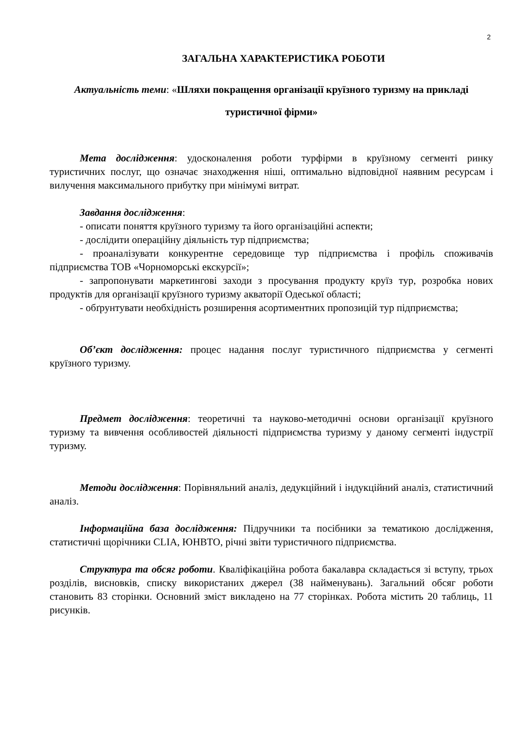2
ЗАГАЛЬНА ХАРАКТЕРИСТИКА РОБОТИ
Актуальність теми: «Шляхи покращення організації круїзного туризму на прикладі туристичної фірми»
Мета дослідження: удосконалення роботи турфірми в круїзному сегменті ринку туристичних послуг, що означає знаходження ніші, оптимально відповідної наявним ресурсам і вилучення максимального прибутку при мінімумі витрат.
Завдання дослідження:
- описати поняття круїзного туризму та його організаційні аспекти;
- дослідити операційну діяльність тур підприємства;
- проаналізувати конкурентне середовище тур підприємства і профіль споживачів підприємства ТОВ «Чорноморські екскурсії»;
- запропонувати маркетингові заходи з просування продукту круїз тур, розробка нових продуктів для організації круїзного туризму акваторії Одеської області;
- обґрунтувати необхідність розширення асортиментних пропозицій тур підприємства;
Об’єкт дослідження: процес надання послуг туристичного підприємства у сегменті круїзного туризму.
Предмет дослідження: теоретичні та науково-методичні основи організації круїзного туризму та вивчення особливостей діяльності підприємства туризму у даному сегменті індустрії туризму.
Методи дослідження: Порівняльний аналіз, дедукційний і індукційний аналіз, статистичний аналіз.
Інформаційна база дослідження: Підручники та посібники за тематикою дослідження, статистичні щорічники CLIA, ЮНВТО, річні звіти туристичного підприємства.
Структура та обсяг роботи. Кваліфікаційна робота бакалавра складається зі вступу, трьох розділів, висновків, списку використаних джерел (38 найменувань). Загальний обсяг роботи становить 83 сторінки. Основний зміст викладено на 77 сторінках. Робота містить 20 таблиць, 11 рисунків.